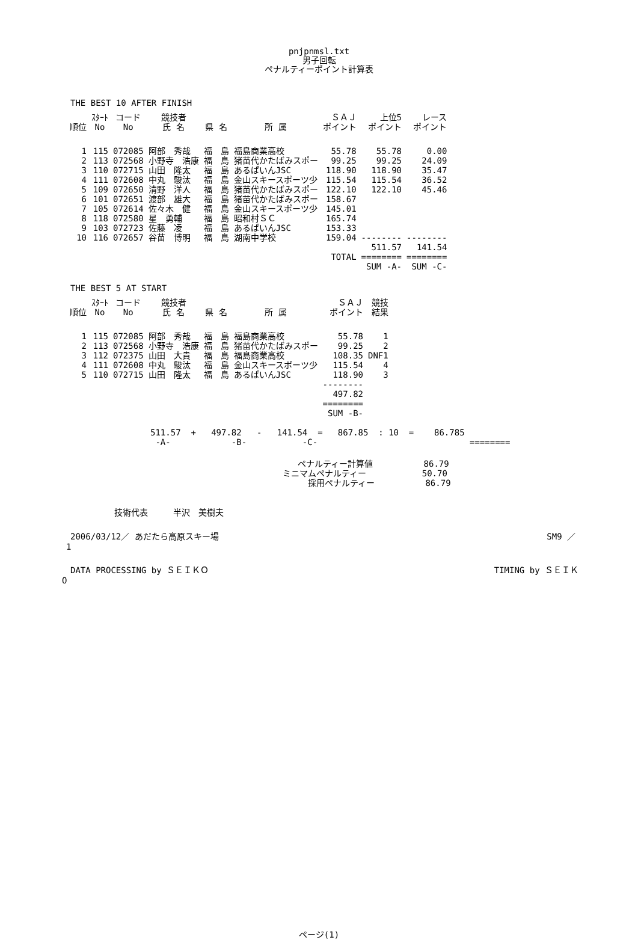pnjpnmsl.txt
男子回転
ペナルティーポイント計算表
THE BEST 10 AFTER FINISH
| 順位 | ｽﾀｰﾄ No | コード No | 競技者 氏 名 | 県 名 | 所 属 | ＳＡＪ ポイント | 上位5 ポイント | レース ポイント |
| --- | --- | --- | --- | --- | --- | --- | --- | --- |
| 1 | 115 | 072085 | 阿部 秀哉 | 福 島 | 福島商業高校 | 55.78 | 55.78 | 0.00 |
| 2 | 113 | 072568 | 小野寺 浩康 | 福 島 | 猪苗代かたばみスポー | 99.25 | 99.25 | 24.09 |
| 3 | 110 | 072715 | 山田 隆太 | 福 島 | あるぱいんJSC | 118.90 | 118.90 | 35.47 |
| 4 | 111 | 072608 | 中丸 駿汰 | 福 島 | 金山スキースポーツ少 | 115.54 | 115.54 | 36.52 |
| 5 | 109 | 072650 | 清野 洋人 | 福 島 | 猪苗代かたばみスポー | 122.10 | 122.10 | 45.46 |
| 6 | 101 | 072651 | 渡部 雄大 | 福 島 | 猪苗代かたばみスポー | 158.67 | | |
| 7 | 105 | 072614 | 佐々木 健 | 福 島 | 金山スキースポーツ少 | 145.01 | | |
| 8 | 118 | 072580 | 星 勇輔 | 福 島 | 昭和村ＳＣ | 165.74 | | |
| 9 | 103 | 072723 | 佐藤 凌 | 福 島 | あるぱいんJSC | 153.33 | | |
| 10 | 116 | 072657 | 谷苗 博明 | 福 島 | 湖南中学校 | 159.04 | -------- | -------- |
| | | | | | | TOTAL | 511.57 ======== SUM -A- | 141.54 ======== SUM -C- |
THE BEST 5 AT START
| 順位 | ｽﾀｰﾄ No | コード No | 競技者 氏 名 | 県 名 | 所 属 | ＳＡＪ ポイント | 競技 結果 |
| --- | --- | --- | --- | --- | --- | --- | --- |
| 1 | 115 | 072085 | 阿部 秀哉 | 福 島 | 福島商業高校 | 55.78 | 1 |
| 2 | 113 | 072568 | 小野寺 浩康 | 福 島 | 猪苗代かたばみスポー | 99.25 | 2 |
| 3 | 112 | 072375 | 山田 大貴 | 福 島 | 福島商業高校 | 108.35 | DNF1 |
| 4 | 111 | 072608 | 中丸 駿汰 | 福 島 | 金山スキースポーツ少 | 115.54 | 4 |
| 5 | 110 | 072715 | 山田 隆太 | 福 島 | あるぱいんJSC | 118.90 | 3 |
| | | | | | | -------- 497.82 ======== SUM -B- | |
511.57 + 497.82 - 141.54 = 867.85 : 10 = 86.785 -A- -B- -C- ========
ペナルティー計算値 86.79 ミニマムペナルティー 50.70 採用ペナルティー 86.79
技術代表　　　半沢　美樹夫
2006/03/12／ あだたら高原スキー場 SM9 ／
1
DATA PROCESSING by ＳＥＩＫＯ TIMING by ＳＥＩＫ
O
ページ(1)